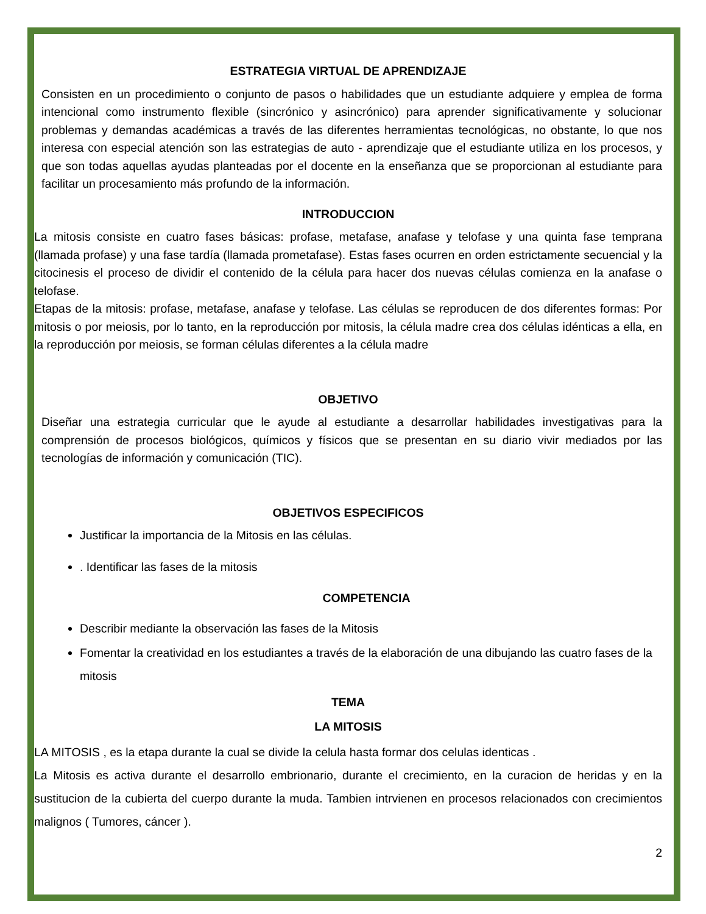ESTRATEGIA VIRTUAL DE APRENDIZAJE
Consisten en un procedimiento o conjunto de pasos o habilidades que un estudiante adquiere y emplea de forma intencional como instrumento flexible (sincrónico y asincrónico) para aprender significativamente y solucionar problemas y demandas académicas a través de las diferentes herramientas tecnológicas, no obstante, lo que nos interesa con especial atención son las estrategias de auto - aprendizaje que el estudiante utiliza en los procesos, y que son todas aquellas ayudas planteadas por el docente en la enseñanza que se proporcionan al estudiante para facilitar un procesamiento más profundo de la información.
INTRODUCCION
La mitosis consiste en cuatro fases básicas: profase, metafase, anafase y telofase y una quinta fase temprana (llamada profase) y una fase tardía (llamada prometafase). Estas fases ocurren en orden estrictamente secuencial y la citocinesis el proceso de dividir el contenido de la célula para hacer dos nuevas células comienza en la anafase o telofase.
Etapas de la mitosis: profase, metafase, anafase y telofase. Las células se reproducen de dos diferentes formas: Por mitosis o por meiosis, por lo tanto, en la reproducción por mitosis, la célula madre crea dos células idénticas a ella, en la reproducción por meiosis, se forman células diferentes a la célula madre
OBJETIVO
Diseñar una estrategia curricular que le ayude al estudiante a desarrollar habilidades investigativas para la comprensión de procesos biológicos, químicos y físicos que se presentan en su diario vivir mediados por las tecnologías de información y comunicación (TIC).
OBJETIVOS ESPECIFICOS
Justificar la importancia de la Mitosis en las células.
. Identificar las fases de la mitosis
COMPETENCIA
Describir mediante la observación las fases de la Mitosis
Fomentar la creatividad en los estudiantes a través de la elaboración de una dibujando las cuatro fases de la mitosis
TEMA
LA MITOSIS
LA MITOSIS , es la etapa durante la cual se divide la celula hasta formar dos celulas identicas .
La Mitosis es activa durante el desarrollo embrionario, durante el crecimiento, en la curacion de heridas y en la sustitucion de la cubierta del cuerpo durante la muda. Tambien intrvienen en procesos relacionados con crecimientos malignos ( Tumores, cáncer ).
2